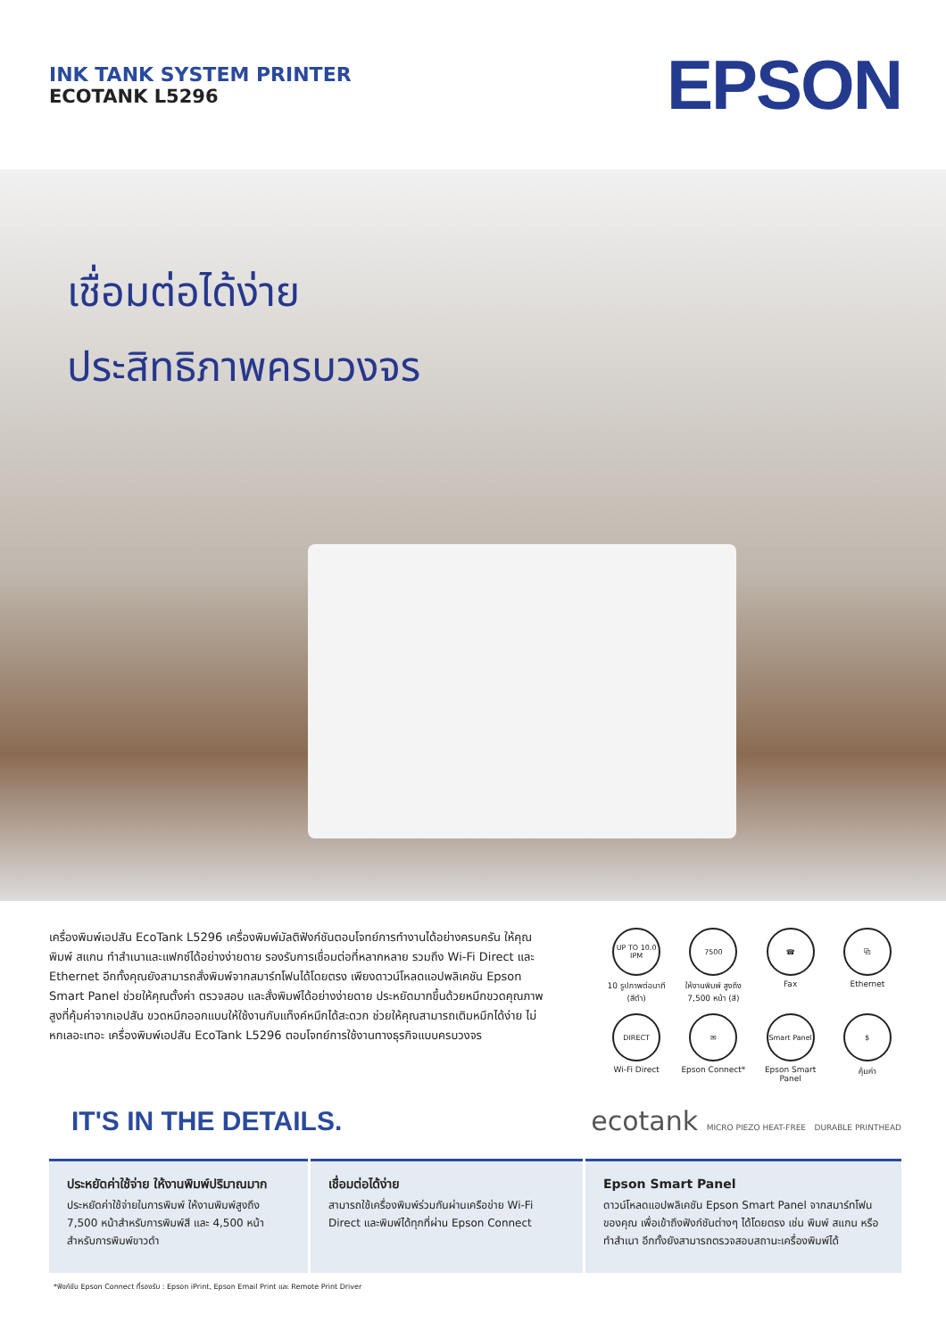INK TANK SYSTEM PRINTER
ECOTANK L5296
EPSON
เชื่อมต่อได้ง่าย
ประสิทธิภาพครบวงจร
เครื่องพิมพ์เอปสัน EcoTank L5296 เครื่องพิมพ์มัลติฟังก์ชันตอบโจทย์การทำงานได้อย่างครบครัน ให้คุณพิมพ์ สแกน ทำสำเนาและแฟกซ์ได้อย่างง่ายดาย รองรับการเชื่อมต่อที่หลากหลาย รวมถึง Wi-Fi Direct และ Ethernet อีกทั้งคุณยังสามารถสั่งพิมพ์จากสมาร์ทโฟนได้โดยตรง เพียงดาวน์โหลดแอปพลิเคชัน Epson Smart Panel ช่วยให้คุณตั้งค่า ตรวจสอบ และสั่งพิมพ์ได้อย่างง่ายดาย ประหยัดมากขึ้นด้วยหมึกขวดคุณภาพสูงที่คุ้มค่าจากเอปสัน ขวดหมึกออกแบบให้ใช้งานกับแท็งค์หมึกได้สะดวก ช่วยให้คุณสามารถเติมหมึกได้ง่าย ไม่หกเลอะเทอะ เครื่องพิมพ์เอปสัน EcoTank L5296 ตอบโจทย์การใช้งานทางธุรกิจแบบครบวงจร
UP TO 10.0 IPM
10 รูปภาพต่อนาที (สีดำ)
7500
ให้งานพิมพ์ สูงถึง 7,500 หน้า (สี)
☎
Fax
⧉
Ethernet
DIRECT
Wi-Fi Direct
✉
Epson Connect*
Smart Panel
Epson Smart Panel
$
คุ้มค่า
IT'S IN THE DETAILS.
ecotank MICRO PIEZO HEAT-FREE DURABLE PRINTHEAD
ประหยัดค่าใช้จ่าย ให้งานพิมพ์ปริมาณมาก
ประหยัดค่าใช้จ่ายในการพิมพ์ ให้งานพิมพ์สูงถึง 7,500 หน้าสำหรับการพิมพ์สี และ 4,500 หน้า สำหรับการพิมพ์ขาวดำ
เชื่อมต่อได้ง่าย
สามารถใช้เครื่องพิมพ์ร่วมกันผ่านเครือข่าย Wi-Fi Direct และพิมพ์ได้ทุกที่ผ่าน Epson Connect
Epson Smart Panel
ดาวน์โหลดแอปพลิเคชัน Epson Smart Panel จากสมาร์ทโฟนของคุณ เพื่อเข้าถึงฟังก์ชันต่างๆ ได้โดยตรง เช่น พิมพ์ สแกน หรือทำสำเนา อีกทั้งยังสามารถตรวจสอบสถานะเครื่องพิมพ์ได้
*ฟังก์ชัน Epson Connect ที่รองรับ : Epson iPrint, Epson Email Print และ Remote Print Driver